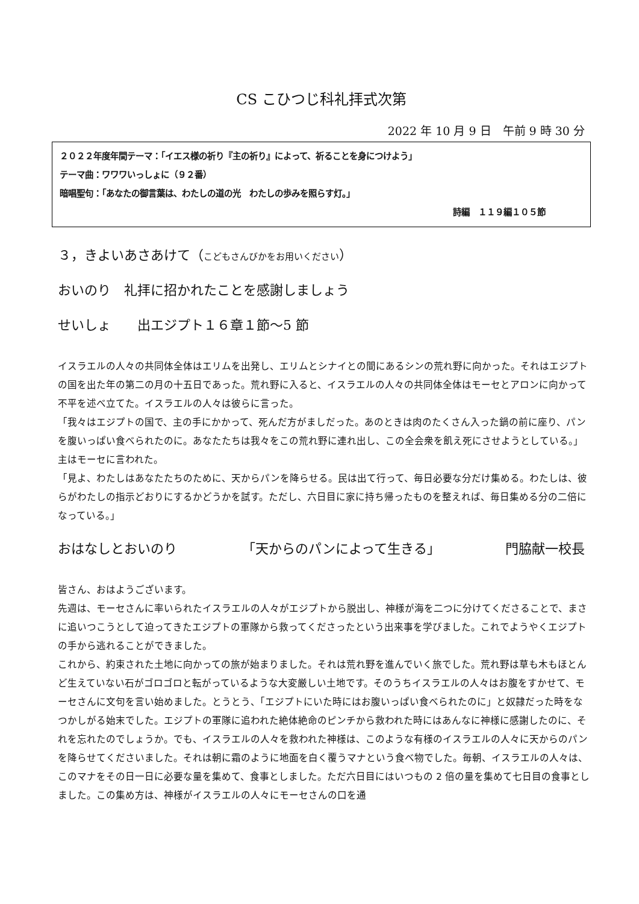CS こひつじ科礼拝式次第
2022 年 10 月 9 日　午前 9 時 30 分
２０２２年度年間テーマ：「イエス様の祈り『主の祈り』によって、祈ることを身につけよう」
テーマ曲：ワワワいっしょに（９２番）
暗唱聖句：「あなたの御言葉は、わたしの道の光　わたしの歩みを照らす灯。」
詩編　１１９編１０５節
３，きよいあさあけて（こどもさんびかをお用いください）
おいのり　礼拝に招かれたことを感謝しましょう
せいしょ　　出エジプト１６章１節～5 節
イスラエルの人々の共同体全体はエリムを出発し、エリムとシナイとの間にあるシンの荒れ野に向かった。それはエジプトの国を出た年の第二の月の十五日であった。荒れ野に入ると、イスラエルの人々の共同体全体はモーセとアロンに向かって不平を述べ立てた。イスラエルの人々は彼らに言った。
「我々はエジプトの国で、主の手にかかって、死んだ方がましだった。あのときは肉のたくさん入った鍋の前に座り、パンを腹いっぱい食べられたのに。あなたたちは我々をこの荒れ野に連れ出し、この全会衆を飢え死にさせようとしている。」
主はモーセに言われた。
「見よ、わたしはあなたたちのために、天からパンを降らせる。民は出て行って、毎日必要な分だけ集める。わたしは、彼らがわたしの指示どおりにするかどうかを試す。ただし、六日目に家に持ち帰ったものを整えれば、毎日集める分の二倍になっている。」
おはなしとおいのり 「天からのパンによって生きる」 門脇献一校長
皆さん、おはようございます。
先週は、モーセさんに率いられたイスラエルの人々がエジプトから脱出し、神様が海を二つに分けてくださることで、まさに追いつこうとして迫ってきたエジプトの軍隊から救ってくださったという出来事を学びました。これでようやくエジプトの手から逃れることができました。
これから、約束された土地に向かっての旅が始まりました。それは荒れ野を進んでいく旅でした。荒れ野は草も木もほとんど生えていない石がゴロゴロと転がっているような大変厳しい土地です。そのうちイスラエルの人々はお腹をすかせて、モーセさんに文句を言い始めました。とうとう、「エジプトにいた時にはお腹いっぱい食べられたのに」と奴隷だった時をなつかしがる始末でした。エジプトの軍隊に追われた絶体絶命のピンチから救われた時にはあんなに神様に感謝したのに、それを忘れたのでしょうか。でも、イスラエルの人々を救われた神様は、このような有様のイスラエルの人々に天からのパンを降らせてくださいました。それは朝に霜のように地面を白く覆うマナという食べ物でした。毎朝、イスラエルの人々は、このマナをその日一日に必要な量を集めて、食事としました。ただ六日目にはいつもの 2 倍の量を集めて七日目の食事としました。この集め方は、神様がイスラエルの人々にモーセさんの口を通